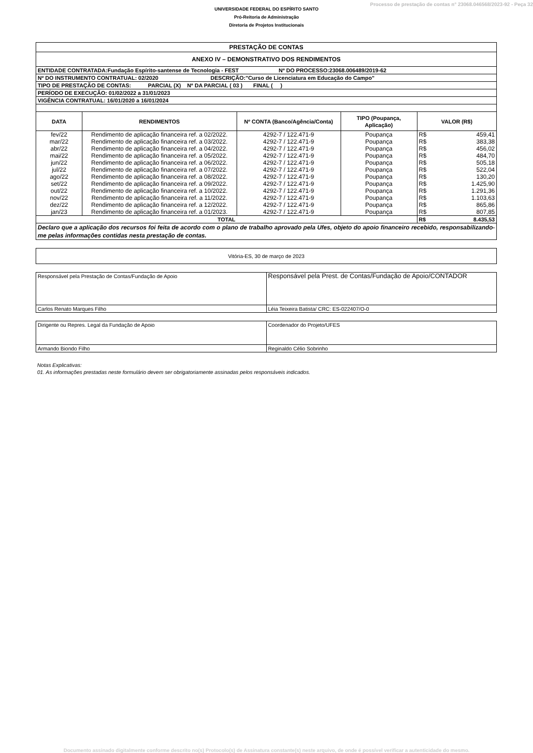Processo de prestação de contas n° 23068.046568/2023-92 - Peça 32
UNIVERSIDADE FEDERAL DO ESPÍRITO SANTO
Pró-Reitoria de Administração
Diretoria de Projetos Institucionais
| PRESTAÇÃO DE CONTAS | | | | | |
| ANEXO IV – DEMONSTRATIVO DOS RENDIMENTOS | | | | | |
| ENTIDADE CONTRATADA:Fundação Espírito-santense de Tecnologia - FEST Nº DO PROCESSO:23068.006489/2019-62 | | | | | |
| Nº DO INSTRUMENTO CONTRATUAL: 02/2020 DESCRIÇÃO:"Curso de Licenciatura em Educação do Campo" | | | | | |
| TIPO DE PRESTAÇÃO DE CONTAS: PARCIAL (X) Nº DA PARCIAL ( 03 ) FINAL ( ) | | | | | |
| PERÍODO DE EXECUÇÃO: 01/02/2022 a 31/01/2023 | | | | | |
| VIGÊNCIA CONTRATUAL: 16/01/2020 a 16/01/2024 | | | | | |
| DATA | RENDIMENTOS | Nº CONTA (Banco/Agência/Conta) | TIPO (Poupança, Aplicação) | VALOR (R$) | |
| fev/22 | Rendimento de aplicação financeira ref. a 02/2022. | 4292-7 / 122.471-9 | Poupança | R$ | 459,41 |
| mar/22 | Rendimento de aplicação financeira ref. a 03/2022. | 4292-7 / 122.471-9 | Poupança | R$ | 383,38 |
| abr/22 | Rendimento de aplicação financeira ref. a 04/2022. | 4292-7 / 122.471-9 | Poupança | R$ | 456,02 |
| mai/22 | Rendimento de aplicação financeira ref. a 05/2022. | 4292-7 / 122.471-9 | Poupança | R$ | 484,70 |
| jun/22 | Rendimento de aplicação financeira ref. a 06/2022. | 4292-7 / 122.471-9 | Poupança | R$ | 505,18 |
| jul/22 | Rendimento de aplicação financeira ref. a 07/2022. | 4292-7 / 122.471-9 | Poupança | R$ | 522,04 |
| ago/22 | Rendimento de aplicação financeira ref. a 08/2022. | 4292-7 / 122.471-9 | Poupança | R$ | 130,20 |
| set/22 | Rendimento de aplicação financeira ref. a 09/2022. | 4292-7 / 122.471-9 | Poupança | R$ | 1.425,90 |
| out/22 | Rendimento de aplicação financeira ref. a 10/2022. | 4292-7 / 122.471-9 | Poupança | R$ | 1.291,36 |
| nov/22 | Rendimento de aplicação financeira ref. a 11/2022. | 4292-7 / 122.471-9 | Poupança | R$ | 1.103,63 |
| dez/22 | Rendimento de aplicação financeira ref. a 12/2022. | 4292-7 / 122.471-9 | Poupança | R$ | 865,86 |
| jan/23 | Rendimento de aplicação financeira ref. a 01/2023. | 4292-7 / 122.471-9 | Poupança | R$ | 807,85 |
| TOTAL | | | | R$ | 8.435,53 |
| Declaro que a aplicação dos recursos foi feita de acordo com o plano de trabalho aprovado pela Ufes, objeto do apoio financeiro recebido, responsabilizando-me pelas informações contidas nesta prestação de contas. | | | | | |
Vitória-ES, 30 de março de 2023
| Responsável pela Prestação de Contas/Fundação de Apoio | Responsável pela Prest. de Contas/Fundação de Apoio/CONTADOR |
| Carlos Renato Marques Filho | Léia Teixeira Batista/ CRC: ES-022407/O-0 |
| Dirigente ou Repres. Legal da Fundação de Apoio | Coordenador do Projeto/UFES |
| Armando Biondo Filho | Reginaldo Célio Sobrinho |
Notas Explicativas:
01. As informações prestadas neste formulário devem ser obrigatoriamente assinadas pelos responsáveis indicados.
Documento assinado digitalmente conforme descrito no(s) Protocolo(s) de Assinatura constante(s) neste arquivo, de onde é possível verificar a autenticidade do mesmo.